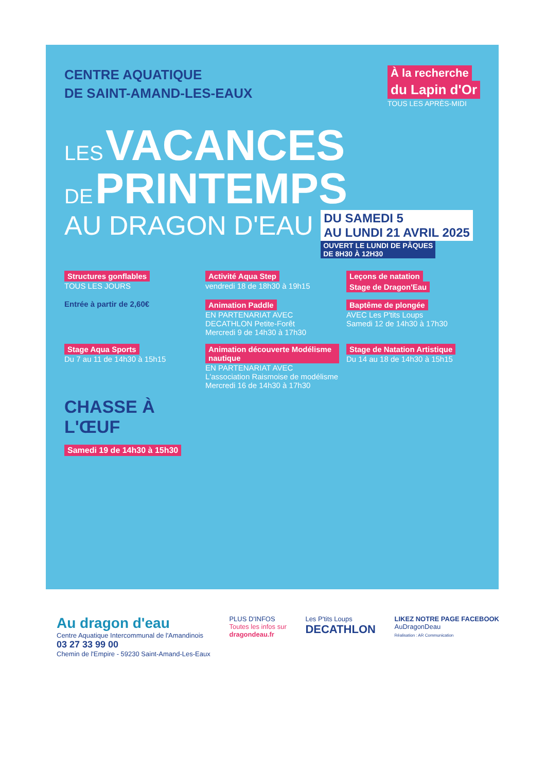CENTRE AQUATIQUE
DE SAINT-AMAND-LES-EAUX
À la recherche
du Lapin d'Or
TOUS LES APRÈS-MIDI
LES VACANCES
DE PRINTEMPS
AU DRAGON D'EAU DU SAMEDI 5
AU LUNDI 21 AVRIL 2025
OUVERT LE LUNDI DE PÂQUES
DE 8H30 À 12H30
Structures gonflables
TOUS LES JOURS
Activité Aqua Step
vendredi 18 de 18h30 à 19h15
Leçons de natation
Stage de Dragon'Eau
Entrée à partir de 2,60€
Animation Paddle
EN PARTENARIAT AVEC DECATHLON Petite-Forêt
Mercredi 9 de 14h30 à 17h30
Baptême de plongée
AVEC Les P'tits Loups
Samedi 12 de 14h30 à 17h30
Stage Aqua Sports
Du 7 au 11 de 14h30 à 15h15
Animation découverte Modélisme nautique
EN PARTENARIAT AVEC L'association Raismoise de modélisme
Mercredi 16 de 14h30 à 17h30
Stage de Natation Artistique
Du 14 au 18 de 14h30 à 15h15
CHASSE À L'ŒUF Samedi 19 de 14h30 à 15h30
Au dragon d'eau
Centre Aquatique Intercommunal de l'Amandinois
03 27 33 99 00
Chemin de l'Empire - 59230 Saint-Amand-Les-Eaux
PLUS D'INFOS
Toutes les infos sur
dragondeau.fr
Les P'tits Loups
DECATHLON
LIKEZ NOTRE PAGE FACEBOOK
AuDragonDeau
Réalisation : AR Communication